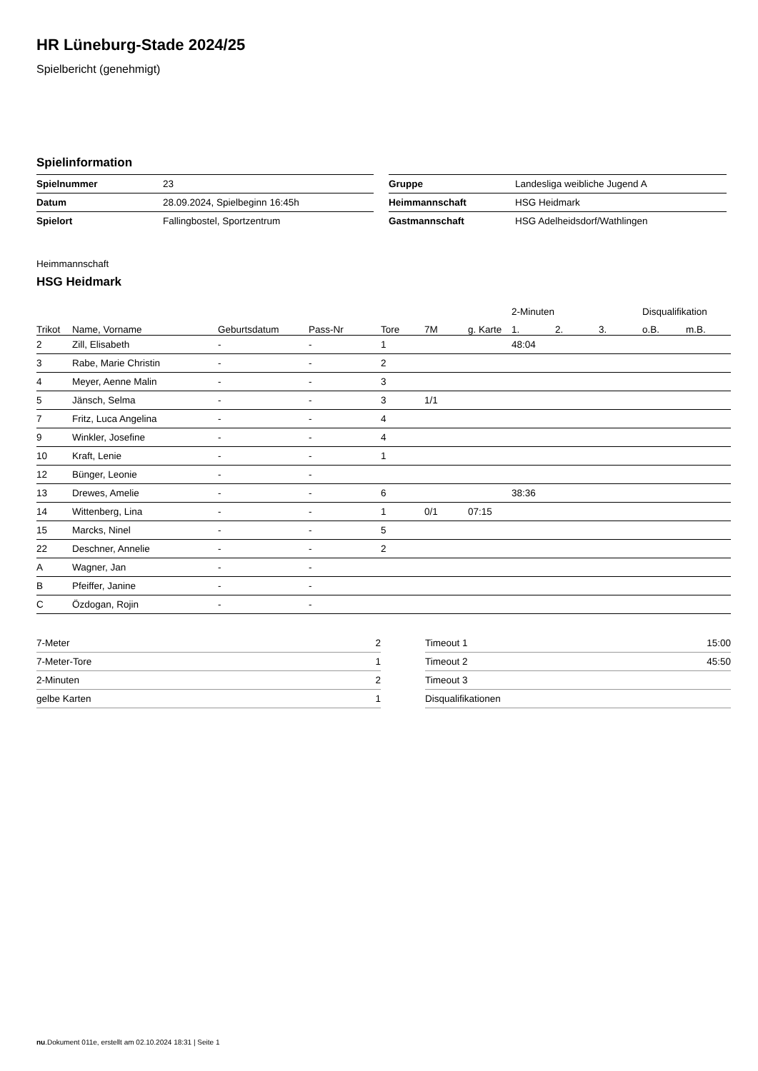HR Lüneburg-Stade 2024/25
Spielbericht (genehmigt)
Spielinformation
| Spielnummer | 23 |
| Datum | 28.09.2024, Spielbeginn 16:45h |
| Spielort | Fallingbostel, Sportzentrum |
| Gruppe | Landesliga weibliche Jugend A |
| Heimmannschaft | HSG Heidmark |
| Gastmannschaft | HSG Adelheidsdorf/Wathlingen |
Heimmannschaft
HSG Heidmark
| | | | | | | | 2-Minuten | | | Disqualifikation | |
| --- | --- | --- | --- | --- | --- | --- | --- | --- | --- | --- | --- |
| Trikot | Name, Vorname | Geburtsdatum | Pass-Nr | Tore | 7M | g. Karte | 1. | 2. | 3. | o.B. | m.B. |
| 2 | Zill, Elisabeth | - | - | 1 | | | 48:04 | | | | |
| 3 | Rabe, Marie Christin | - | - | 2 | | | | | | | |
| 4 | Meyer, Aenne Malin | - | - | 3 | | | | | | | |
| 5 | Jänsch, Selma | - | - | 3 | 1/1 | | | | | | |
| 7 | Fritz, Luca Angelina | - | - | 4 | | | | | | | |
| 9 | Winkler, Josefine | - | - | 4 | | | | | | | |
| 10 | Kraft, Lenie | - | - | 1 | | | | | | | |
| 12 | Bünger, Leonie | - | - | | | | | | | | |
| 13 | Drewes, Amelie | - | - | 6 | | | 38:36 | | | | |
| 14 | Wittenberg, Lina | - | - | 1 | 0/1 | 07:15 | | | | | |
| 15 | Marcks, Ninel | - | - | 5 | | | | | | | |
| 22 | Deschner, Annelie | - | - | 2 | | | | | | | |
| A | Wagner, Jan | - | - | | | | | | | | |
| B | Pfeiffer, Janine | - | - | | | | | | | | |
| C | Özdogan, Rojin | - | - | | | | | | | | |
| 7-Meter | 2 |
| 7-Meter-Tore | 1 |
| 2-Minuten | 2 |
| gelbe Karten | 1 |
| Timeout 1 | 15:00 |
| Timeout 2 | 45:50 |
| Timeout 3 | |
| Disqualifikationen | |
nu.Dokument 011e, erstellt am 02.10.2024 18:31 | Seite 1